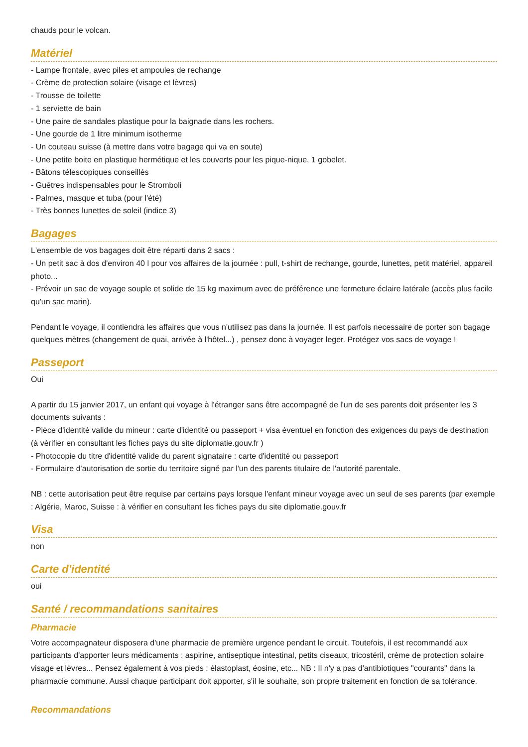chauds pour le volcan.
Matériel
- Lampe frontale, avec piles et ampoules de rechange
- Crème de protection solaire (visage et lèvres)
- Trousse de toilette
- 1 serviette de bain
- Une paire de sandales plastique pour la baignade dans les rochers.
- Une gourde de 1 litre minimum isotherme
- Un couteau suisse (à mettre dans votre bagage qui va en soute)
- Une petite boite en plastique hermétique et les couverts pour les pique-nique, 1 gobelet.
- Bâtons télescopiques conseillés
- Guêtres indispensables pour le Stromboli
- Palmes, masque et tuba (pour l'été)
- Très bonnes lunettes de soleil (indice 3)
Bagages
L'ensemble de vos bagages doit être réparti dans 2 sacs :
- Un petit sac à dos d'environ 40 l pour vos affaires de la journée : pull, t-shirt de rechange, gourde, lunettes, petit matériel, appareil photo...
- Prévoir un sac de voyage souple et solide de 15 kg maximum avec de préférence une fermeture éclaire latérale (accès plus facile qu'un sac marin).
Pendant le voyage, il contiendra les affaires que vous n'utilisez pas dans la journée. Il est parfois necessaire de porter son bagage quelques mètres (changement de quai, arrivée à l'hôtel...) , pensez donc à voyager leger. Protégez vos sacs de voyage !
Passeport
Oui
A partir du 15 janvier 2017, un enfant qui voyage à l'étranger sans être accompagné de l'un de ses parents doit présenter les 3 documents suivants :
- Pièce d'identité valide du mineur : carte d'identité ou passeport + visa éventuel en fonction des exigences du pays de destination (à vérifier en consultant les fiches pays du site diplomatie.gouv.fr )
- Photocopie du titre d'identité valide du parent signataire : carte d'identité ou passeport
- Formulaire d'autorisation de sortie du territoire signé par l'un des parents titulaire de l'autorité parentale.
NB : cette autorisation peut être requise par certains pays lorsque l'enfant mineur voyage avec un seul de ses parents (par exemple : Algérie, Maroc, Suisse : à vérifier en consultant les fiches pays du site diplomatie.gouv.fr
Visa
non
Carte d'identité
oui
Santé / recommandations sanitaires
Pharmacie
Votre accompagnateur disposera d'une pharmacie de première urgence pendant le circuit. Toutefois, il est recommandé aux participants d'apporter leurs médicaments : aspirine, antiseptique intestinal, petits ciseaux, tricostéril, crème de protection solaire visage et lèvres... Pensez également à vos pieds : élastoplast, éosine, etc... NB : Il n'y a pas d'antibiotiques "courants" dans la pharmacie commune. Aussi chaque participant doit apporter, s'il le souhaite, son propre traitement en fonction de sa tolérance.
Recommandations